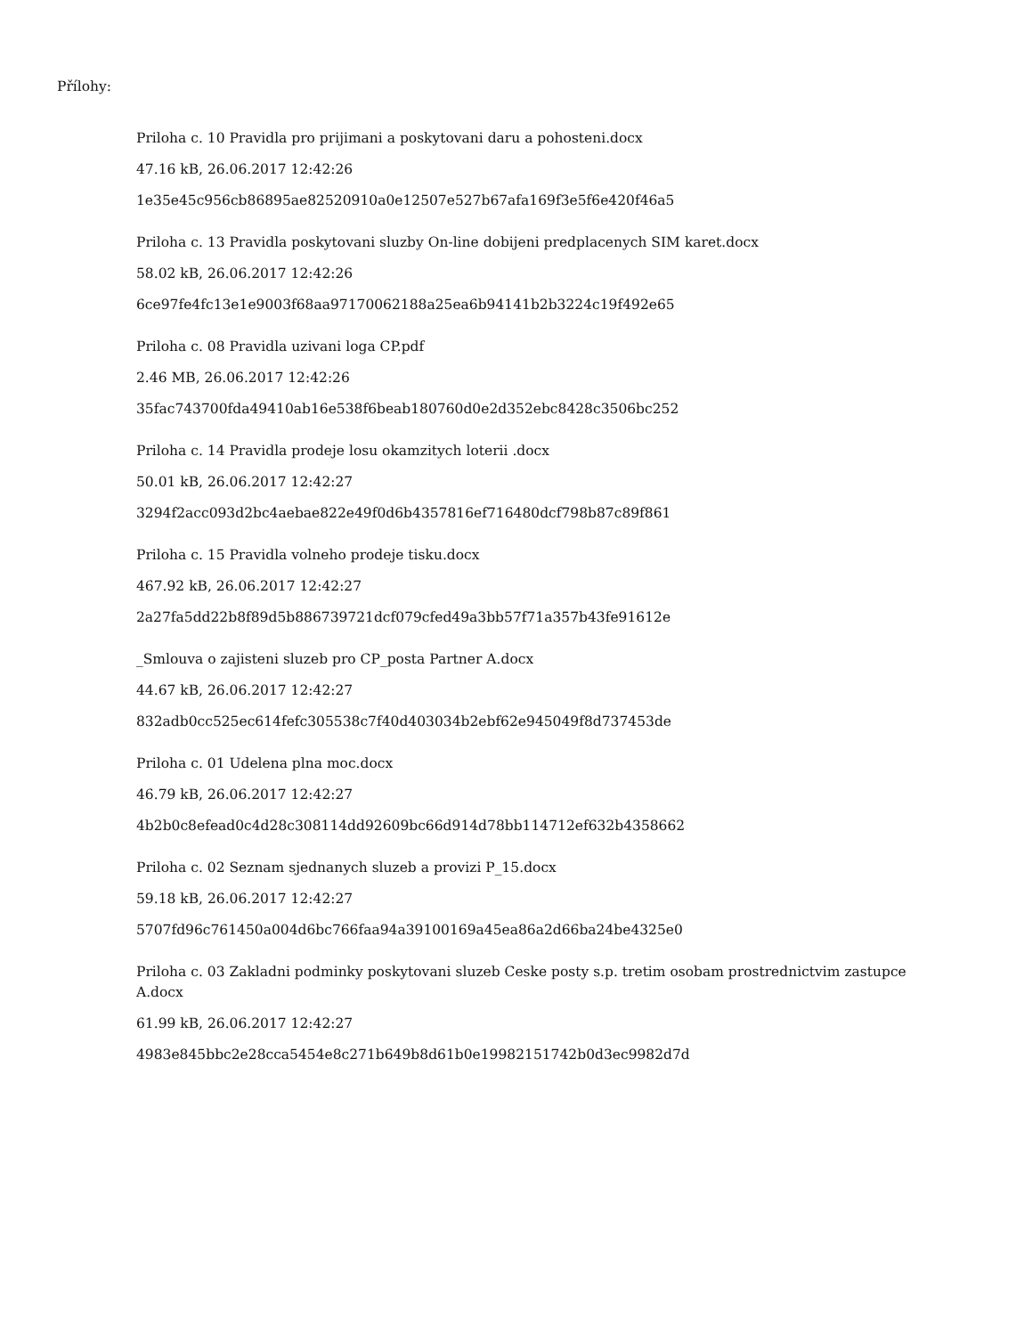Přílohy:
Priloha c. 10 Pravidla pro prijimani a poskytovani daru a pohosteni.docx
47.16 kB, 26.06.2017 12:42:26
1e35e45c956cb86895ae82520910a0e12507e527b67afa169f3e5f6e420f46a5
Priloha c. 13 Pravidla poskytovani sluzby On-line dobijeni predplacenych SIM karet.docx
58.02 kB, 26.06.2017 12:42:26
6ce97fe4fc13e1e9003f68aa97170062188a25ea6b94141b2b3224c19f492e65
Priloha c. 08 Pravidla uzivani loga CP.pdf
2.46 MB, 26.06.2017 12:42:26
35fac743700fda49410ab16e538f6beab180760d0e2d352ebc8428c3506bc252
Priloha c. 14 Pravidla prodeje losu okamzitych loterii .docx
50.01 kB, 26.06.2017 12:42:27
3294f2acc093d2bc4aebae822e49f0d6b4357816ef716480dcf798b87c89f861
Priloha c. 15 Pravidla volneho prodeje tisku.docx
467.92 kB, 26.06.2017 12:42:27
2a27fa5dd22b8f89d5b886739721dcf079cfed49a3bb57f71a357b43fe91612e
_Smlouva o zajisteni sluzeb pro CP_posta Partner A.docx
44.67 kB, 26.06.2017 12:42:27
832adb0cc525ec614fefc305538c7f40d403034b2ebf62e945049f8d737453de
Priloha c. 01 Udelena plna moc.docx
46.79 kB, 26.06.2017 12:42:27
4b2b0c8efead0c4d28c308114dd92609bc66d914d78bb114712ef632b4358662
Priloha c. 02 Seznam sjednanych sluzeb a provizi P_15.docx
59.18 kB, 26.06.2017 12:42:27
5707fd96c761450a004d6bc766faa94a39100169a45ea86a2d66ba24be4325e0
Priloha c. 03 Zakladni podminky poskytovani sluzeb Ceske posty s.p. tretim osobam prostrednictvim zastupce A.docx
61.99 kB, 26.06.2017 12:42:27
4983e845bbc2e28cca5454e8c271b649b8d61b0e19982151742b0d3ec9982d7d